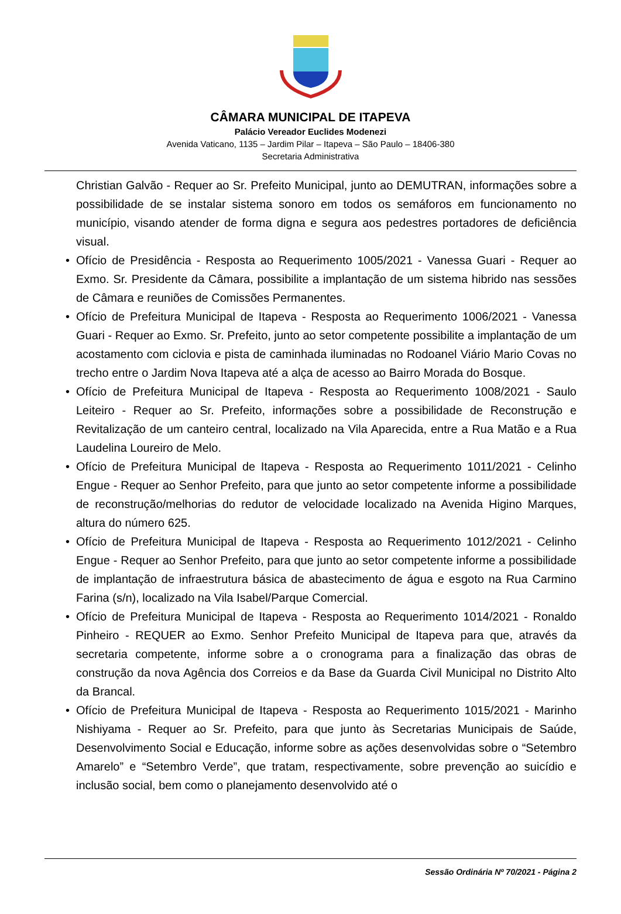CÂMARA MUNICIPAL DE ITAPEVA
Palácio Vereador Euclides Modenezi
Avenida Vaticano, 1135 – Jardim Pilar – Itapeva – São Paulo – 18406-380
Secretaria Administrativa
Christian Galvão - Requer ao Sr. Prefeito Municipal, junto ao DEMUTRAN, informações sobre a possibilidade de se instalar sistema sonoro em todos os semáforos em funcionamento no município, visando atender de forma digna e segura aos pedestres portadores de deficiência visual.
• Ofício de Presidência - Resposta ao Requerimento 1005/2021 - Vanessa Guari - Requer ao Exmo. Sr. Presidente da Câmara, possibilite a implantação de um sistema hibrido nas sessões de Câmara e reuniões de Comissões Permanentes.
• Ofício de Prefeitura Municipal de Itapeva - Resposta ao Requerimento 1006/2021 - Vanessa Guari - Requer ao Exmo. Sr. Prefeito, junto ao setor competente possibilite a implantação de um acostamento com ciclovia e pista de caminhada iluminadas no Rodoanel Viário Mario Covas no trecho entre o Jardim Nova Itapeva até a alça de acesso ao Bairro Morada do Bosque.
• Ofício de Prefeitura Municipal de Itapeva - Resposta ao Requerimento 1008/2021 - Saulo Leiteiro - Requer ao Sr. Prefeito, informações sobre a possibilidade de Reconstrução e Revitalização de um canteiro central, localizado na Vila Aparecida, entre a Rua Matão e a Rua Laudelina Loureiro de Melo.
• Ofício de Prefeitura Municipal de Itapeva - Resposta ao Requerimento 1011/2021 - Celinho Engue - Requer ao Senhor Prefeito, para que junto ao setor competente informe a possibilidade de reconstrução/melhorias do redutor de velocidade localizado na Avenida Higino Marques, altura do número 625.
• Ofício de Prefeitura Municipal de Itapeva - Resposta ao Requerimento 1012/2021 - Celinho Engue - Requer ao Senhor Prefeito, para que junto ao setor competente informe a possibilidade de implantação de infraestrutura básica de abastecimento de água e esgoto na Rua Carmino Farina (s/n), localizado na Vila Isabel/Parque Comercial.
• Ofício de Prefeitura Municipal de Itapeva - Resposta ao Requerimento 1014/2021 - Ronaldo Pinheiro - REQUER ao Exmo. Senhor Prefeito Municipal de Itapeva para que, através da secretaria competente, informe sobre a o cronograma para a finalização das obras de construção da nova Agência dos Correios e da Base da Guarda Civil Municipal no Distrito Alto da Brancal.
• Ofício de Prefeitura Municipal de Itapeva - Resposta ao Requerimento 1015/2021 - Marinho Nishiyama - Requer ao Sr. Prefeito, para que junto às Secretarias Municipais de Saúde, Desenvolvimento Social e Educação, informe sobre as ações desenvolvidas sobre o “Setembro Amarelo” e “Setembro Verde”, que tratam, respectivamente, sobre prevenção ao suicídio e inclusão social, bem como o planejamento desenvolvido até o
Sessão Ordinária Nº 70/2021 - Página 2